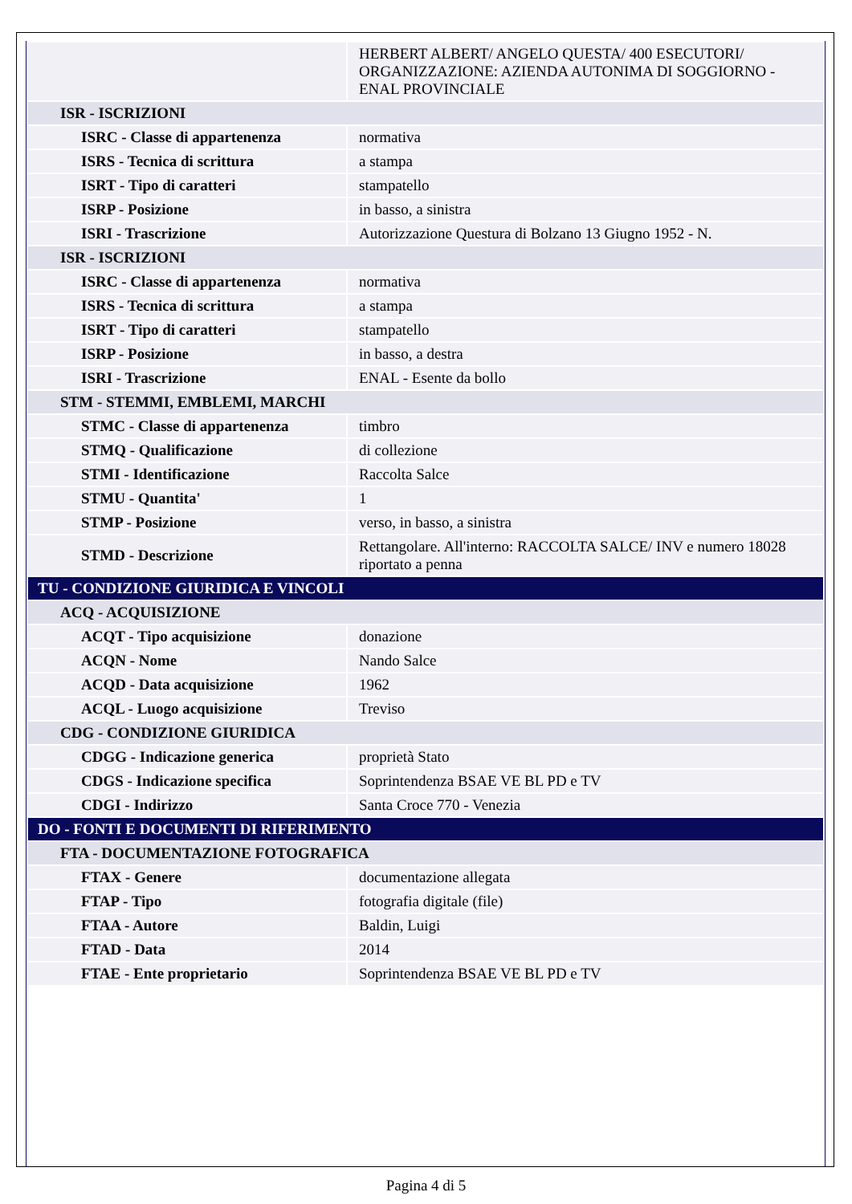| | HERBERT ALBERT/ ANGELO QUESTA/ 400 ESECUTORI/ ORGANIZZAZIONE: AZIENDA AUTONIMA DI SOGGIORNO - ENAL PROVINCIALE |
| ISR - ISCRIZIONI | |
| ISRC - Classe di appartenenza | normativa |
| ISRS - Tecnica di scrittura | a stampa |
| ISRT - Tipo di caratteri | stampatello |
| ISRP - Posizione | in basso, a sinistra |
| ISRI - Trascrizione | Autorizzazione Questura di Bolzano 13 Giugno 1952 - N. |
| ISR - ISCRIZIONI | |
| ISRC - Classe di appartenenza | normativa |
| ISRS - Tecnica di scrittura | a stampa |
| ISRT - Tipo di caratteri | stampatello |
| ISRP - Posizione | in basso, a destra |
| ISRI - Trascrizione | ENAL - Esente da bollo |
| STM - STEMMI, EMBLEMI, MARCHI | |
| STMC - Classe di appartenenza | timbro |
| STMQ - Qualificazione | di collezione |
| STMI - Identificazione | Raccolta Salce |
| STMU - Quantita' | 1 |
| STMP - Posizione | verso, in basso, a sinistra |
| STMD - Descrizione | Rettangolare. All'interno: RACCOLTA SALCE/ INV e numero 18028 riportato a penna |
| TU - CONDIZIONE GIURIDICA E VINCOLI | |
| ACQ - ACQUISIZIONE | |
| ACQT - Tipo acquisizione | donazione |
| ACQN - Nome | Nando Salce |
| ACQD - Data acquisizione | 1962 |
| ACQL - Luogo acquisizione | Treviso |
| CDG - CONDIZIONE GIURIDICA | |
| CDGG - Indicazione generica | proprietà Stato |
| CDGS - Indicazione specifica | Soprintendenza BSAE VE BL PD e TV |
| CDGI - Indirizzo | Santa Croce 770 - Venezia |
| DO - FONTI E DOCUMENTI DI RIFERIMENTO | |
| FTA - DOCUMENTAZIONE FOTOGRAFICA | |
| FTAX - Genere | documentazione allegata |
| FTAP - Tipo | fotografia digitale (file) |
| FTAA - Autore | Baldin, Luigi |
| FTAD - Data | 2014 |
| FTAE - Ente proprietario | Soprintendenza BSAE VE BL PD e TV |
Pagina 4 di 5